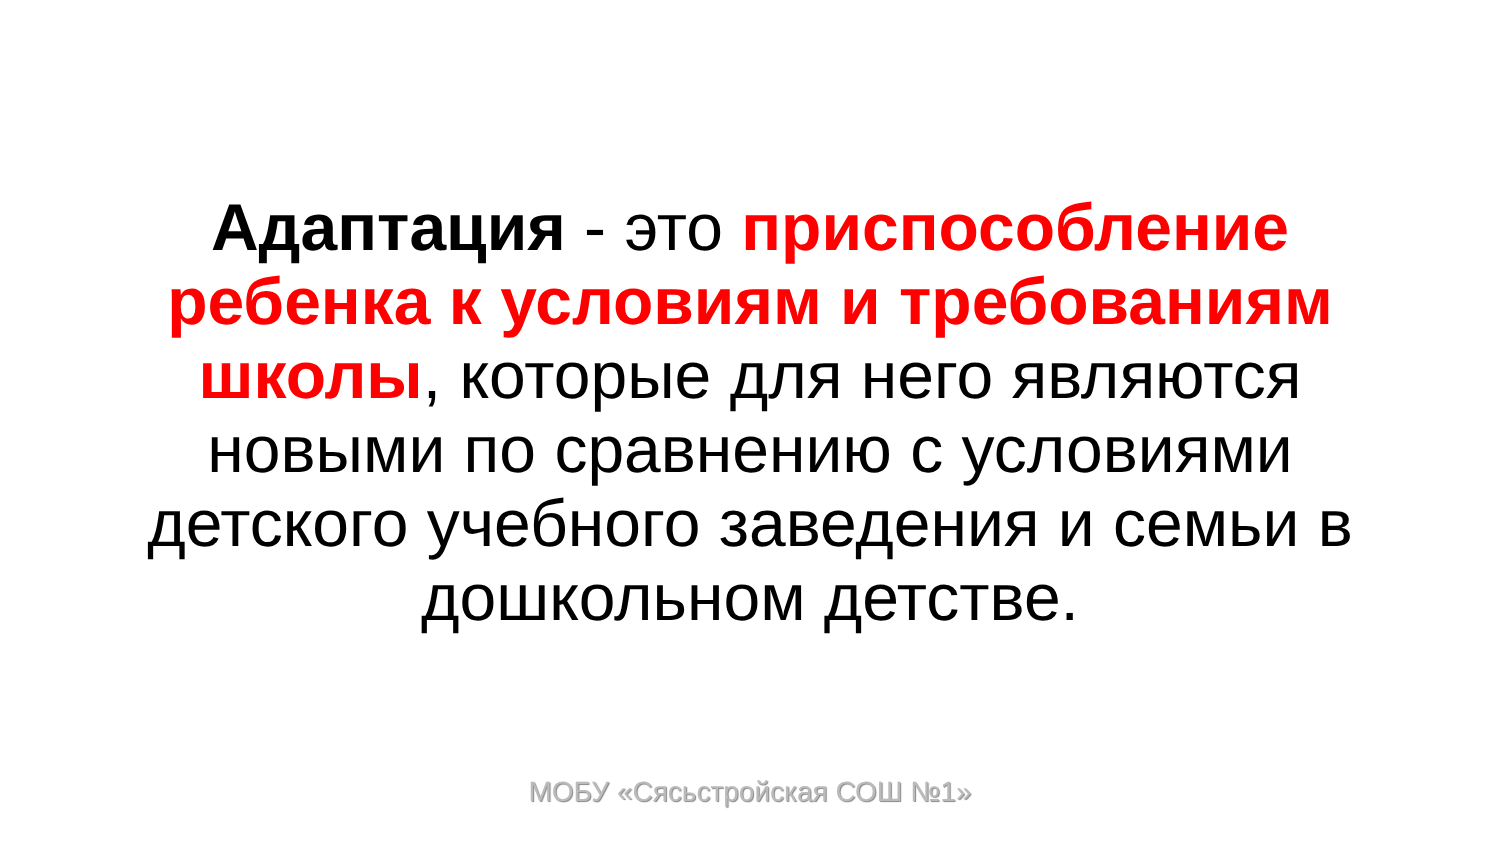Адаптация - это приспособление ребенка к условиям и требованиям школы, которые для него являются новыми по сравнению с условиями детского учебного заведения и семьи в дошкольном детстве.
МОБУ «Сясьстройская СОШ №1»